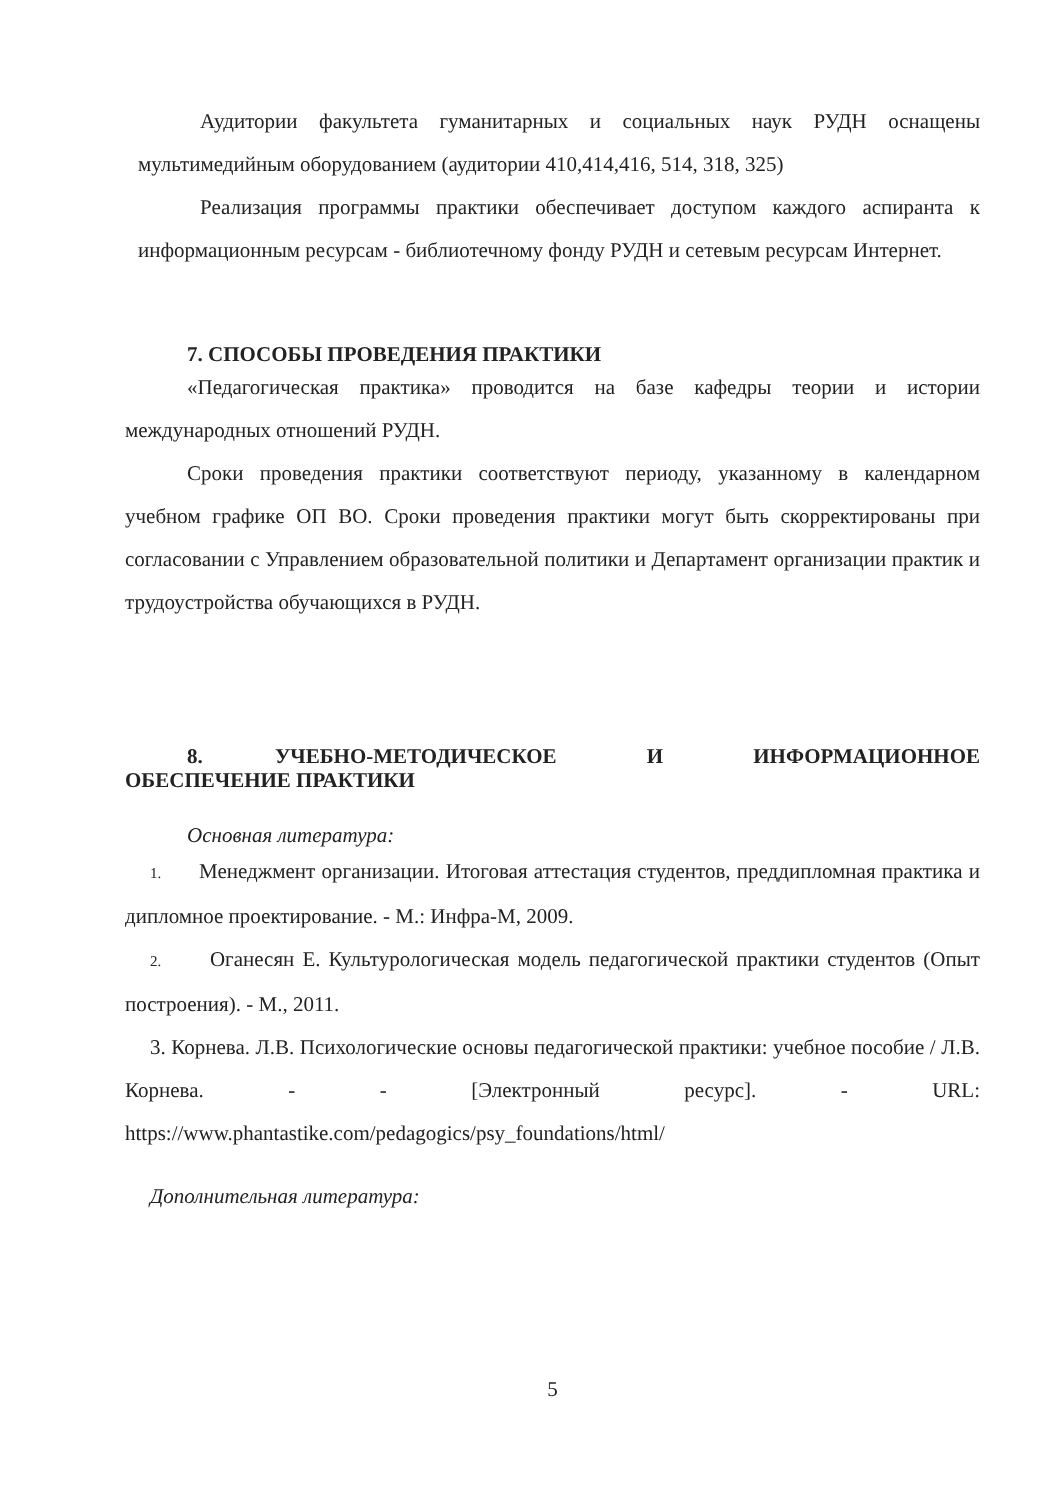Аудитории факультета гуманитарных и социальных наук РУДН оснащены мультимедийным оборудованием (аудитории 410,414,416, 514, 318, 325)
Реализация программы практики обеспечивает доступом каждого аспиранта к информационным ресурсам - библиотечному фонду РУДН и сетевым ресурсам Интернет.
7. СПОСОБЫ ПРОВЕДЕНИЯ ПРАКТИКИ
«Педагогическая практика» проводится на базе кафедры теории и истории международных отношений РУДН.
Сроки проведения практики соответствуют периоду, указанному в календарном учебном графике ОП ВО. Сроки проведения практики могут быть скорректированы при согласовании с Управлением образовательной политики и Департамент организации практик и трудоустройства обучающихся в РУДН.
8. УЧЕБНО-МЕТОДИЧЕСКОЕ И ИНФОРМАЦИОННОЕ ОБЕСПЕЧЕНИЕ ПРАКТИКИ
Основная литература:
1. Менеджмент организации. Итоговая аттестация студентов, преддипломная практика и дипломное проектирование. - М.: Инфра-М, 2009.
2. Оганесян Е. Культурологическая модель педагогической практики студентов (Опыт построения). - М., 2011.
3. Корнева. Л.В. Психологические основы педагогической практики: учебное пособие / Л.В. Корнева. - - [Электронный ресурс]. - URL: https://www.phantastike.com/pedagogics/psy_foundations/html/
Дополнительная литература:
5